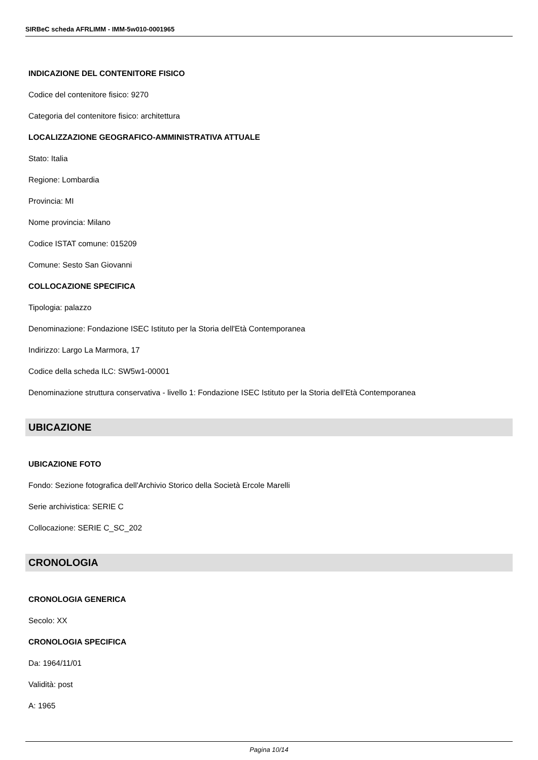SIRBeC scheda AFRLIMM - IMM-5w010-0001965
INDICAZIONE DEL CONTENITORE FISICO
Codice del contenitore fisico: 9270
Categoria del contenitore fisico: architettura
LOCALIZZAZIONE GEOGRAFICO-AMMINISTRATIVA ATTUALE
Stato: Italia
Regione: Lombardia
Provincia: MI
Nome provincia: Milano
Codice ISTAT comune: 015209
Comune: Sesto San Giovanni
COLLOCAZIONE SPECIFICA
Tipologia: palazzo
Denominazione: Fondazione ISEC Istituto per la Storia dell'Età Contemporanea
Indirizzo: Largo La Marmora, 17
Codice della scheda ILC: SW5w1-00001
Denominazione struttura conservativa - livello 1: Fondazione ISEC Istituto per la Storia dell'Età Contemporanea
UBICAZIONE
UBICAZIONE FOTO
Fondo: Sezione fotografica dell'Archivio Storico della Società Ercole Marelli
Serie archivistica: SERIE C
Collocazione: SERIE C_SC_202
CRONOLOGIA
CRONOLOGIA GENERICA
Secolo: XX
CRONOLOGIA SPECIFICA
Da: 1964/11/01
Validità: post
A: 1965
Pagina 10/14